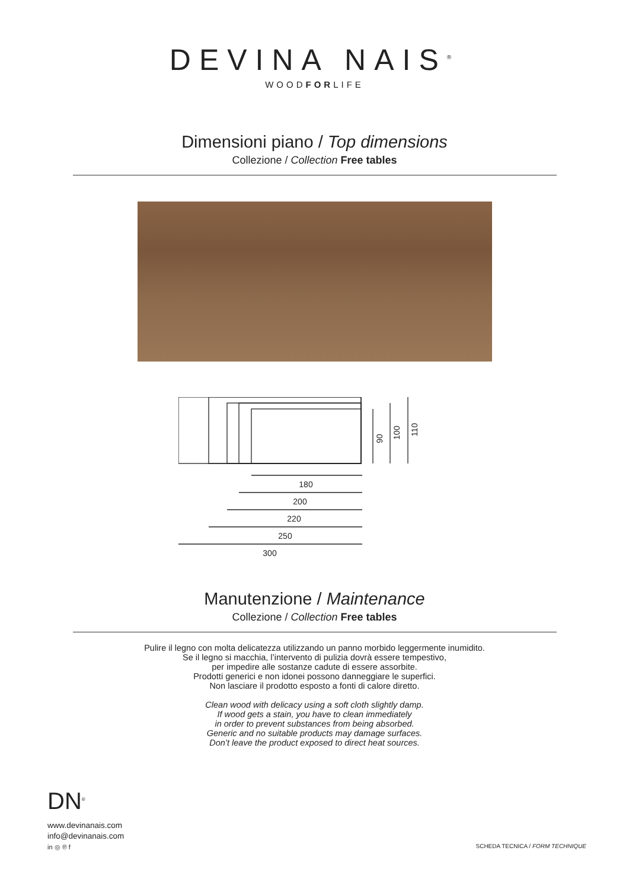DEVINA NAIS<sup>®</sup>
WOODFORLIFE
Dimensioni piano / Top dimensions
Collezione / Collection Free tables
180
200
220
250
300
90
100
110
Manutenzione / Maintenance
Collezione / Collection Free tables
Pulire il legno con molta delicatezza utilizzando un panno morbido leggermente inumidito.
Se il legno si macchia, l’intervento di pulizia dovrà essere tempestivo,
per impedire alle sostanze cadute di essere assorbite.
Prodotti generici e non idonei possono danneggiare le superfici.
Non lasciare il prodotto esposto a fonti di calore diretto.
Clean wood with delicacy using a soft cloth slightly damp.
If wood gets a stain, you have to clean immediately
in order to prevent substances from being absorbed.
Generic and no suitable products may damage surfaces.
Don’t leave the product exposed to direct heat sources.
DN<sup>®</sup>
www.devinanais.com
info@devinanais.com
in ◎ ℗ f
SCHEDA TECNICA / FORM TECHNIQUE